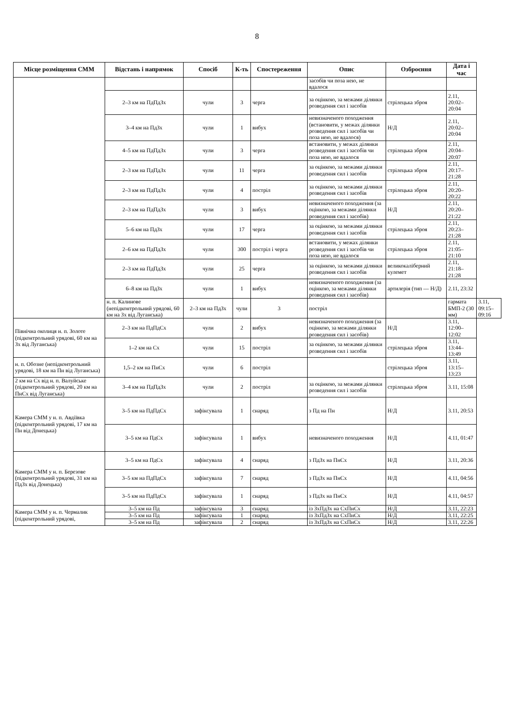8
| Місце розміщення СММ | Відстань і напрямок | Спосіб | К-ть | Спостереження | Опис | Озброєння | Дата і час | |
| --- | --- | --- | --- | --- | --- | --- | --- | --- |
| | | | | | засобів чи поза нею, не вдалося | | | |
| | 2–3 км на ПдПдЗх | чули | 3 | черга | за оцінкою, за межами ділянки розведення сил і засобів | стрілецька зброя | 2.11, 20:02–20:04 | |
| | 3–4 км на ПдЗх | чули | 1 | вибух | невизначеного походження (встановити, у межах ділянки розведення сил і засобів чи поза нею, не вдалося) | Н/Д | 2.11, 20:02–20:04 | |
| | 4–5 км на ПдПдЗх | чули | 3 | черга | встановити, у межах ділянки розведення сил і засобів чи поза нею, не вдалося | стрілецька зброя | 2.11, 20:04–20:07 | |
| | 2–3 км на ПдПдЗх | чули | 11 | черга | за оцінкою, за межами ділянки розведення сил і засобів | стрілецька зброя | 2.11, 20:17–21:28 | |
| | 2–3 км на ПдПдЗх | чули | 4 | постріл | за оцінкою, за межами ділянки розведення сил і засобів | стрілецька зброя | 2.11, 20:20–20:22 | |
| | 2–3 км на ПдПдЗх | чули | 3 | вибух | невизначеного походження (за оцінкою, за межами ділянки розведення сил і засобів) | Н/Д | 2.11, 20:20–21:22 | |
| | 5–6 км на ПдЗх | чули | 17 | черга | за оцінкою, за межами ділянки розведення сил і засобів | стрілецька зброя | 2.11, 20:23–21:28 | |
| | 2–6 км на ПдПдЗх | чули | 300 | постріл і черга | встановити, у межах ділянки розведення сил і засобів чи поза нею, не вдалося | стрілецька зброя | 2.11, 21:05–21:10 | |
| | 2–3 км на ПдПдЗх | чули | 25 | черга | за оцінкою, за межами ділянки розведення сил і засобів | великокаліберний кулемет | 2.11, 21:18–21:28 | |
| | 6–8 км на ПдЗх | чули | 1 | вибух | невизначеного походження (за оцінкою, за межами ділянки розведення сил і засобів) | артилерія (тип — Н/Д) | 2.11, 23:32 | |
| | н. п. Калинове (непідконтрольний урядові, 60 км на Зх від Луганська) | 2–3 км на ПдЗх | чули | 3 | постріл | | гармата БМП-2 (30 мм) | 3.11, 09:15–09:16 |
| Північна околиця н. п. Золоте (підконтрольний урядові, 60 км на Зх від Луганська) | 2–3 км на ПдПдСх | чули | 2 | вибух | невизначеного походження (за оцінкою, за межами ділянки розведення сил і засобів) | Н/Д | 3.11, 12:00–12:02 | |
| | 1–2 км на Сх | чули | 15 | постріл | за оцінкою, за межами ділянки розведення сил і засобів | стрілецька зброя | 3.11, 13:44–13:49 | |
| н. п. Обозне (непідконтрольний урядові, 18 км на Пн від Луганська) | 1,5–2 км на ПнСх | чули | 6 | постріл | | стрілецька зброя | 3.11, 13:15–13:23 | |
| 2 км на Сх від н. п. Валуйське (підконтрольний урядові, 20 км на ПнСх від Луганська) | 3–4 км на ПдПдЗх | чули | 2 | постріл | за оцінкою, за межами ділянки розведення сил і засобів | стрілецька зброя | 3.11, 15:08 | |
| Камера СММ у н. п. Авдіївка (підконтрольний урядові, 17 км на Пн від Донецька) | 3–5 км на ПдПдСх | зафіксувала | 1 | снаряд | з Пд на Пн | Н/Д | 3.11, 20:53 | |
| | 3–5 км на ПдСх | зафіксувала | 1 | вибух | невизначеного походження | Н/Д | 4.11, 01:47 | |
| Камера СММ у н. п. Березове (підконтрольний урядові, 31 км на ПдЗх від Донецька) | 3–5 км на ПдСх | зафіксувала | 4 | снаряд | з ПдЗх на ПнСх | Н/Д | 3.11, 20:36 | |
| | 3–5 км на ПдПдСх | зафіксувала | 7 | снаряд | з ПдЗх на ПнСх | Н/Д | 4.11, 04:56 | |
| | 3–5 км на ПдПдСх | зафіксувала | 1 | снаряд | з ПдЗх на ПнСх | Н/Д | 4.11, 04:57 | |
| Камера СММ у н. п. Чермалик (підконтрольний урядові, | 3–5 км на Пд | зафіксувала | 3 | снаряд | із ЗхПдЗх на СхПнСх | Н/Д | 3.11, 22:23 | |
| | 3–5 км на Пд | зафіксувала | 1 | снаряд | із ЗхПдЗх на СхПнСх | Н/Д | 3.11, 22:25 | |
| | 3–5 км на Пд | зафіксувала | 2 | снаряд | із ЗхПдЗх на СхПнСх | Н/Д | 3.11, 22:26 | |